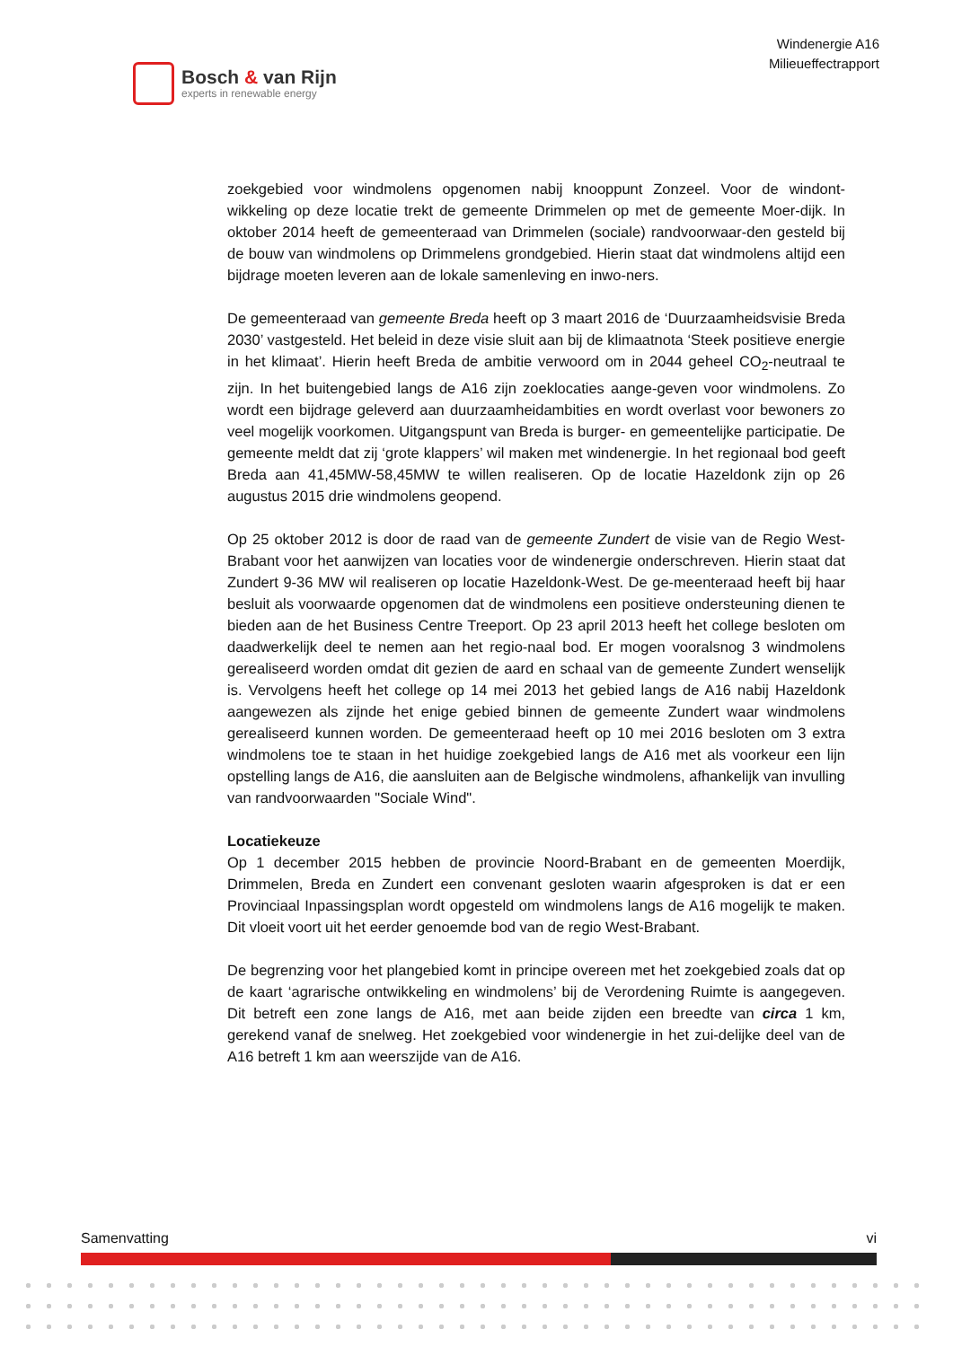Bosch & van Rijn
experts in renewable energy
Windenergie A16
Milieueffectrapport
zoekgebied voor windmolens opgenomen nabij knooppunt Zonzeel. Voor de windont-wikkeling op deze locatie trekt de gemeente Drimmelen op met de gemeente Moer-dijk. In oktober 2014 heeft de gemeenteraad van Drimmelen (sociale) randvoorwaar-den gesteld bij de bouw van windmolens op Drimmelens grondgebied. Hierin staat dat windmolens altijd een bijdrage moeten leveren aan de lokale samenleving en inwo-ners.
De gemeenteraad van gemeente Breda heeft op 3 maart 2016 de ‘Duurzaamheidsvisie Breda 2030’ vastgesteld. Het beleid in deze visie sluit aan bij de klimaatnota ‘Steek positieve energie in het klimaat’. Hierin heeft Breda de ambitie verwoord om in 2044 geheel CO<sub>2</sub>-neutraal te zijn. In het buitengebied langs de A16 zijn zoeklocaties aange-geven voor windmolens. Zo wordt een bijdrage geleverd aan duurzaamheidambities en wordt overlast voor bewoners zo veel mogelijk voorkomen. Uitgangspunt van Breda is burger- en gemeentelijke participatie. De gemeente meldt dat zij ‘grote klappers’ wil maken met windenergie. In het regionaal bod geeft Breda aan 41,45MW-58,45MW te willen realiseren. Op de locatie Hazeldonk zijn op 26 augustus 2015 drie windmolens geopend.
Op 25 oktober 2012 is door de raad van de gemeente Zundert de visie van de Regio West-Brabant voor het aanwijzen van locaties voor de windenergie onderschreven. Hierin staat dat Zundert 9-36 MW wil realiseren op locatie Hazeldonk-West. De ge-meenteraad heeft bij haar besluit als voorwaarde opgenomen dat de windmolens een positieve ondersteuning dienen te bieden aan de het Business Centre Treeport. Op 23 april 2013 heeft het college besloten om daadwerkelijk deel te nemen aan het regio-naal bod. Er mogen vooralsnog 3 windmolens gerealiseerd worden omdat dit gezien de aard en schaal van de gemeente Zundert wenselijk is. Vervolgens heeft het college op 14 mei 2013 het gebied langs de A16 nabij Hazeldonk aangewezen als zijnde het enige gebied binnen de gemeente Zundert waar windmolens gerealiseerd kunnen worden. De gemeenteraad heeft op 10 mei 2016 besloten om 3 extra windmolens toe te staan in het huidige zoekgebied langs de A16 met als voorkeur een lijn opstelling langs de A16, die aansluiten aan de Belgische windmolens, afhankelijk van invulling van randvoorwaarden "Sociale Wind".
Locatiekeuze
Op 1 december 2015 hebben de provincie Noord-Brabant en de gemeenten Moerdijk, Drimmelen, Breda en Zundert een convenant gesloten waarin afgesproken is dat er een Provinciaal Inpassingsplan wordt opgesteld om windmolens langs de A16 mogelijk te maken. Dit vloeit voort uit het eerder genoemde bod van de regio West-Brabant.
De begrenzing voor het plangebied komt in principe overeen met het zoekgebied zoals dat op de kaart ‘agrarische ontwikkeling en windmolens’ bij de Verordening Ruimte is aangegeven. Dit betreft een zone langs de A16, met aan beide zijden een breedte van circa 1 km, gerekend vanaf de snelweg. Het zoekgebied voor windenergie in het zui-delijke deel van de A16 betreft 1 km aan weerszijde van de A16.
Samenvatting vi